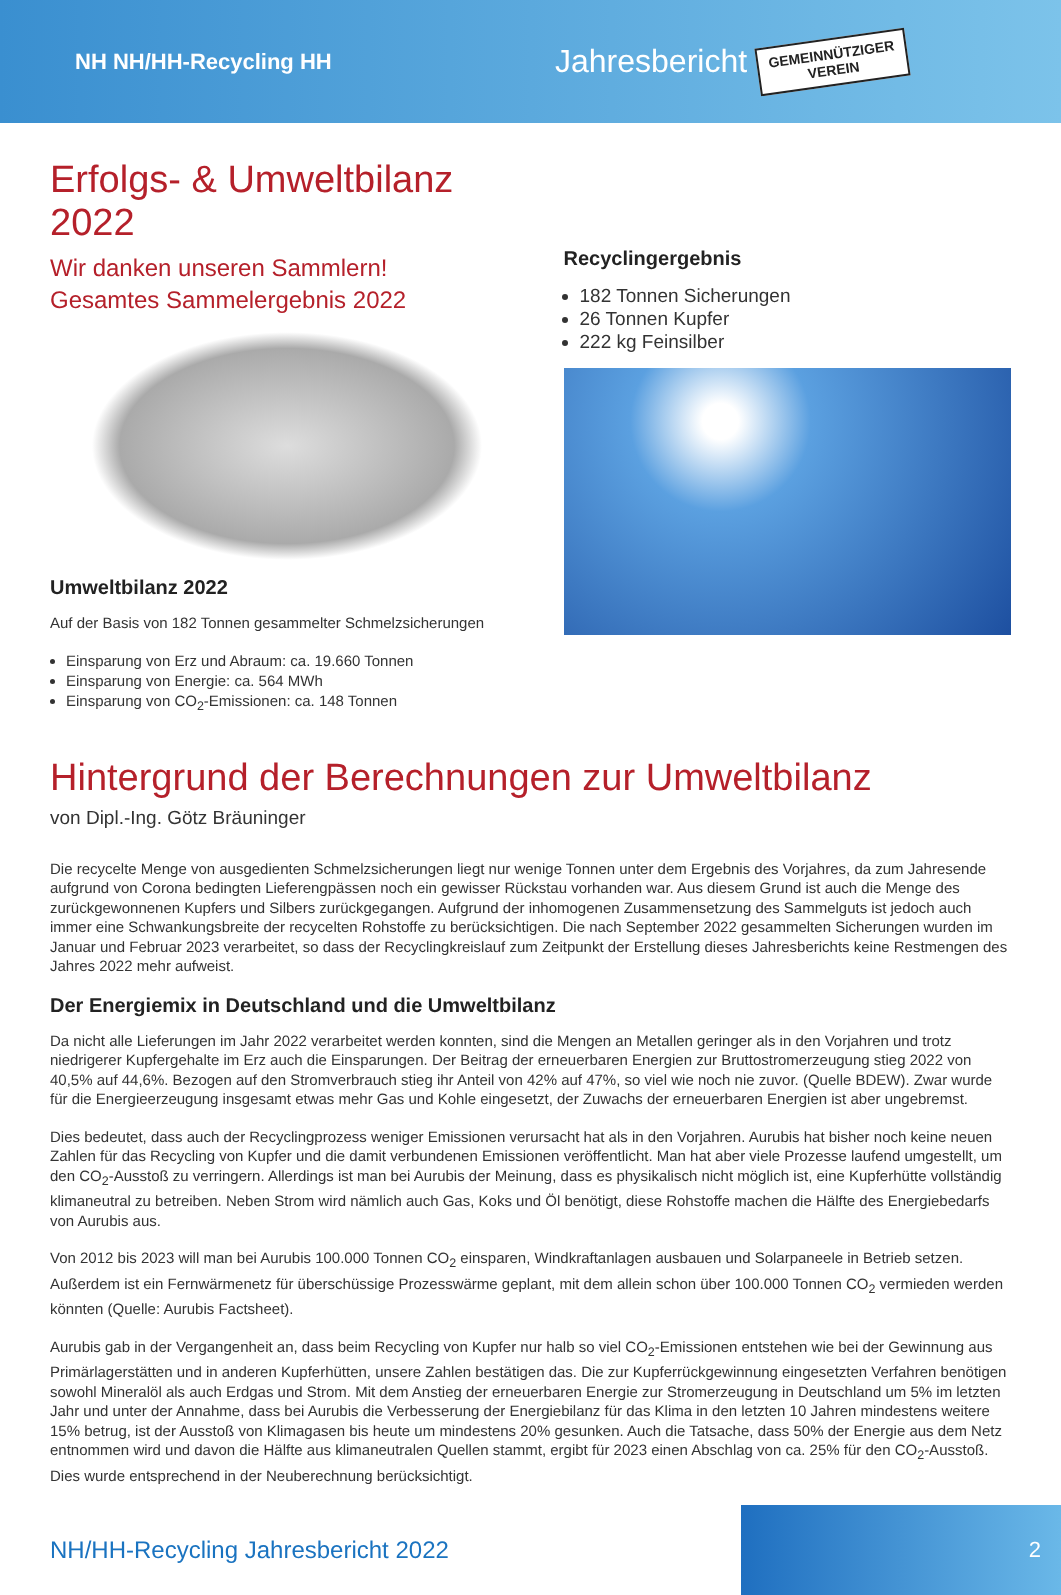NH NH/HH-Recycling HH
Jahresbericht
GEMEINNÜTZIGER
VEREIN
Erfolgs- & Umweltbilanz 2022
Wir danken unseren Sammlern!
Gesamtes Sammelergebnis 2022
Umweltbilanz 2022
Auf der Basis von 182 Tonnen gesammelter Schmelzsicherungen
Einsparung von Erz und Abraum: ca. 19.660 Tonnen
Einsparung von Energie: ca. 564 MWh
Einsparung von CO<sub>2</sub>-Emissionen: ca. 148 Tonnen
Recyclingergebnis
182 Tonnen Sicherungen
26 Tonnen Kupfer
222 kg Feinsilber
Hintergrund der Berechnungen zur Umweltbilanz
von Dipl.-Ing. Götz Bräuninger
Die recycelte Menge von ausgedienten Schmelzsicherungen liegt nur wenige Tonnen unter dem Ergebnis des Vorjahres, da zum Jahresende aufgrund von Corona bedingten Lieferengpässen noch ein gewisser Rückstau vorhanden war. Aus diesem Grund ist auch die Menge des zurückgewonnenen Kupfers und Silbers zurückgegangen. Aufgrund der inhomogenen Zusammensetzung des Sammelguts ist jedoch auch immer eine Schwankungsbreite der recycelten Rohstoffe zu berücksichtigen. Die nach September 2022 gesammelten Sicherungen wurden im Januar und Februar 2023 verarbeitet, so dass der Recyclingkreislauf zum Zeitpunkt der Erstellung dieses Jahresberichts keine Restmengen des Jahres 2022 mehr aufweist.
Der Energiemix in Deutschland und die Umweltbilanz
Da nicht alle Lieferungen im Jahr 2022 verarbeitet werden konnten, sind die Mengen an Metallen geringer als in den Vorjahren und trotz niedrigerer Kupfergehalte im Erz auch die Einsparungen. Der Beitrag der erneuerbaren Energien zur Bruttostromerzeugung stieg 2022 von 40,5% auf 44,6%. Bezogen auf den Stromverbrauch stieg ihr Anteil von 42% auf 47%, so viel wie noch nie zuvor. (Quelle BDEW). Zwar wurde für die Energieerzeugung insgesamt etwas mehr Gas und Kohle eingesetzt, der Zuwachs der erneuerbaren Energien ist aber ungebremst.
Dies bedeutet, dass auch der Recyclingprozess weniger Emissionen verursacht hat als in den Vorjahren. Aurubis hat bisher noch keine neuen Zahlen für das Recycling von Kupfer und die damit verbundenen Emissionen veröffentlicht. Man hat aber viele Prozesse laufend umgestellt, um den CO<sub>2</sub>-Ausstoß zu verringern. Allerdings ist man bei Aurubis der Meinung, dass es physikalisch nicht möglich ist, eine Kupferhütte vollständig klimaneutral zu betreiben. Neben Strom wird nämlich auch Gas, Koks und Öl benötigt, diese Rohstoffe machen die Hälfte des Energiebedarfs von Aurubis aus.
Von 2012 bis 2023 will man bei Aurubis 100.000 Tonnen CO<sub>2</sub> einsparen, Windkraftanlagen ausbauen und Solarpaneele in Betrieb setzen. Außerdem ist ein Fernwärmenetz für überschüssige Prozesswärme geplant, mit dem allein schon über 100.000 Tonnen CO<sub>2</sub> vermieden werden könnten (Quelle: Aurubis Factsheet).
Aurubis gab in der Vergangenheit an, dass beim Recycling von Kupfer nur halb so viel CO<sub>2</sub>-Emissionen entstehen wie bei der Gewinnung aus Primärlagerstätten und in anderen Kupferhütten, unsere Zahlen bestätigen das. Die zur Kupferrückgewinnung eingesetzten Verfahren benötigen sowohl Mineralöl als auch Erdgas und Strom. Mit dem Anstieg der erneuerbaren Energie zur Stromerzeugung in Deutschland um 5% im letzten Jahr und unter der Annahme, dass bei Aurubis die Verbesserung der Energiebilanz für das Klima in den letzten 10 Jahren mindestens weitere 15% betrug, ist der Ausstoß von Klimagasen bis heute um mindestens 20% gesunken. Auch die Tatsache, dass 50% der Energie aus dem Netz entnommen wird und davon die Hälfte aus klimaneutralen Quellen stammt, ergibt für 2023 einen Abschlag von ca. 25% für den CO<sub>2</sub>-Ausstoß. Dies wurde entsprechend in der Neuberechnung berücksichtigt.
NH/HH-Recycling Jahresbericht 2022
2